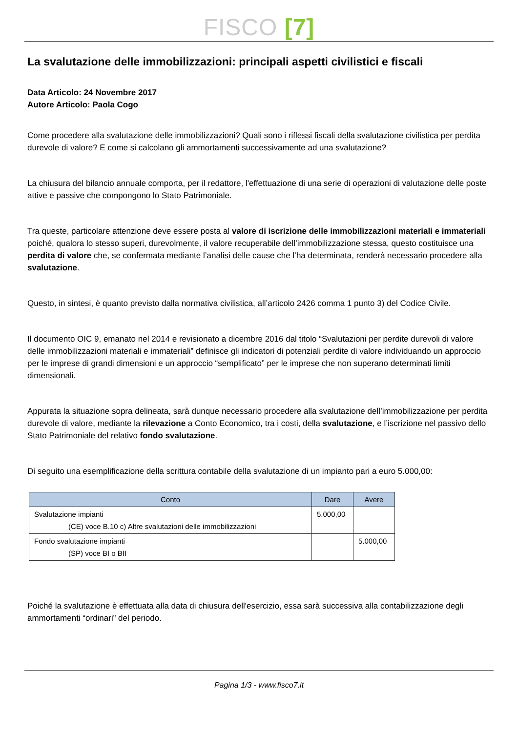FISCO [7]
La svalutazione delle immobilizzazioni: principali aspetti civilistici e fiscali
Data Articolo: 24 Novembre 2017
Autore Articolo: Paola Cogo
Come procedere alla svalutazione delle immobilizzazioni? Quali sono i riflessi fiscali della svalutazione civilistica per perdita durevole di valore? E come si calcolano gli ammortamenti successivamente ad una svalutazione?
La chiusura del bilancio annuale comporta, per il redattore, l'effettuazione di una serie di operazioni di valutazione delle poste attive e passive che compongono lo Stato Patrimoniale.
Tra queste, particolare attenzione deve essere posta al valore di iscrizione delle immobilizzazioni materiali e immateriali poiché, qualora lo stesso superi, durevolmente, il valore recuperabile dell’immobilizzazione stessa, questo costituisce una perdita di valore che, se confermata mediante l’analisi delle cause che l’ha determinata, renderà necessario procedere alla svalutazione.
Questo, in sintesi, è quanto previsto dalla normativa civilistica, all’articolo 2426 comma 1 punto 3) del Codice Civile.
Il documento OIC 9, emanato nel 2014 e revisionato a dicembre 2016 dal titolo “Svalutazioni per perdite durevoli di valore delle immobilizzazioni materiali e immateriali” definisce gli indicatori di potenziali perdite di valore individuando un approccio per le imprese di grandi dimensioni e un approccio “semplificato” per le imprese che non superano determinati limiti dimensionali.
Appurata la situazione sopra delineata, sarà dunque necessario procedere alla svalutazione dell’immobilizzazione per perdita durevole di valore, mediante la rilevazione a Conto Economico, tra i costi, della svalutazione, e l’iscrizione nel passivo dello Stato Patrimoniale del relativo fondo svalutazione.
Di seguito una esemplificazione della scrittura contabile della svalutazione di un impianto pari a euro 5.000,00:
| Conto | Dare | Avere |
| --- | --- | --- |
| Svalutazione impianti (CE) voce B.10 c) Altre svalutazioni delle immobilizzazioni | 5.000,00 | |
| Fondo svalutazione impianti (SP) voce BI o BII | | 5.000,00 |
Poiché la svalutazione è effettuata alla data di chiusura dell'esercizio, essa sarà successiva alla contabilizzazione degli ammortamenti “ordinari” del periodo.
Pagina 1/3 - www.fisco7.it